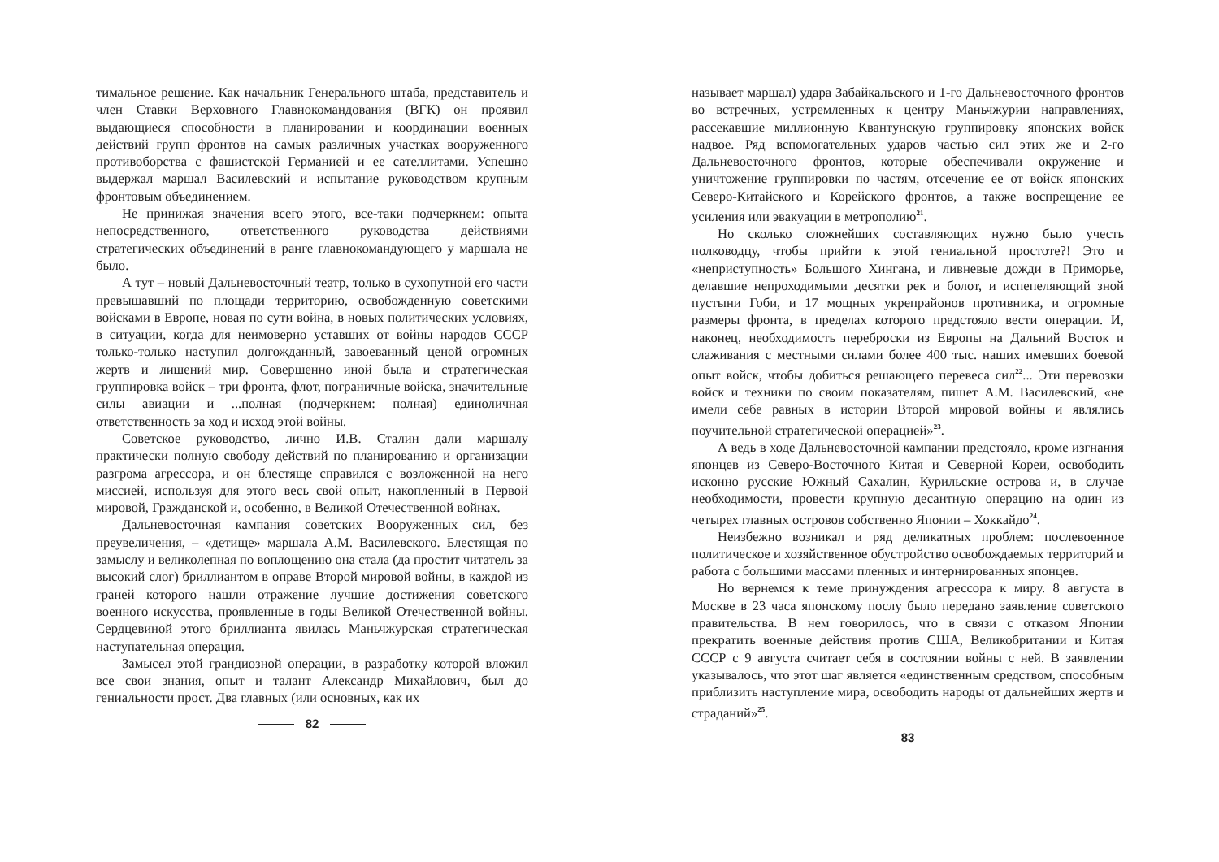тимальное решение. Как начальник Генерального штаба, представитель и член Ставки Верховного Главнокомандования (ВГК) он проявил выдающиеся способности в планировании и координации военных действий групп фронтов на самых различных участках вооруженного противоборства с фашистской Германией и ее сателлитами. Успешно выдержал маршал Василевский и испытание руководством крупным фронтовым объединением.
Не принижая значения всего этого, все-таки подчеркнем: опыта непосредственного, ответственного руководства действиями стратегических объединений в ранге главнокомандующего у маршала не было.
А тут – новый Дальневосточный театр, только в сухопутной его части превышавший по площади территорию, освобожденную советскими войсками в Европе, новая по сути война, в новых политических условиях, в ситуации, когда для неимоверно уставших от войны народов СССР только-только наступил долгожданный, завоеванный ценой огромных жертв и лишений мир. Совершенно иной была и стратегическая группировка войск – три фронта, флот, пограничные войска, значительные силы авиации и ...полная (подчеркнем: полная) единоличная ответственность за ход и исход этой войны.
Советское руководство, лично И.В. Сталин дали маршалу практически полную свободу действий по планированию и организации разгрома агрессора, и он блестяще справился с возложенной на него миссией, используя для этого весь свой опыт, накопленный в Первой мировой, Гражданской и, особенно, в Великой Отечественной войнах.
Дальневосточная кампания советских Вооруженных сил, без преувеличения, – «детище» маршала А.М. Василевского. Блестящая по замыслу и великолепная по воплощению она стала (да простит читатель за высокий слог) бриллиантом в оправе Второй мировой войны, в каждой из граней которого нашли отражение лучшие достижения советского военного искусства, проявленные в годы Великой Отечественной войны. Сердцевиной этого бриллианта явилась Маньчжурская стратегическая наступательная операция.
Замысел этой грандиозной операции, в разработку которой вложил все свои знания, опыт и талант Александр Михайлович, был до гениальности прост. Два главных (или основных, как их
82
называет маршал) удара Забайкальского и 1-го Дальневосточного фронтов во встречных, устремленных к центру Маньчжурии направлениях, рассекавшие миллионную Квантунскую группировку японских войск надвое. Ряд вспомогательных ударов частью сил этих же и 2-го Дальневосточного фронтов, которые обеспечивали окружение и уничтожение группировки по частям, отсечение ее от войск японских Северо-Китайского и Корейского фронтов, а также воспрещение ее усиления или эвакуации в метрополию<sup>21</sup>.
Но сколько сложнейших составляющих нужно было учесть полководцу, чтобы прийти к этой гениальной простоте?! Это и «неприступность» Большого Хингана, и ливневые дожди в Приморье, делавшие непроходимыми десятки рек и болот, и испепеляющий зной пустыни Гоби, и 17 мощных укрепрайонов противника, и огромные размеры фронта, в пределах которого предстояло вести операции. И, наконец, необходимость переброски из Европы на Дальний Восток и слаживания с местными силами более 400 тыс. наших имевших боевой опыт войск, чтобы добиться решающего перевеса сил<sup>22</sup>... Эти перевозки войск и техники по своим показателям, пишет А.М. Василевский, «не имели себе равных в истории Второй мировой войны и являлись поучительной стратегической операцией»<sup>23</sup>.
А ведь в ходе Дальневосточной кампании предстояло, кроме изгнания японцев из Северо-Восточного Китая и Северной Кореи, освободить исконно русские Южный Сахалин, Курильские острова и, в случае необходимости, провести крупную десантную операцию на один из четырех главных островов собственно Японии – Хоккайдо<sup>24</sup>.
Неизбежно возникал и ряд деликатных проблем: послевоенное политическое и хозяйственное обустройство освобождаемых территорий и работа с большими массами пленных и интернированных японцев.
Но вернемся к теме принуждения агрессора к миру. 8 августа в Москве в 23 часа японскому послу было передано заявление советского правительства. В нем говорилось, что в связи с отказом Японии прекратить военные действия против США, Великобритании и Китая СССР с 9 августа считает себя в состоянии войны с ней. В заявлении указывалось, что этот шаг является «единственным средством, способным приблизить наступление мира, освободить народы от дальнейших жертв и страданий»<sup>25</sup>.
83